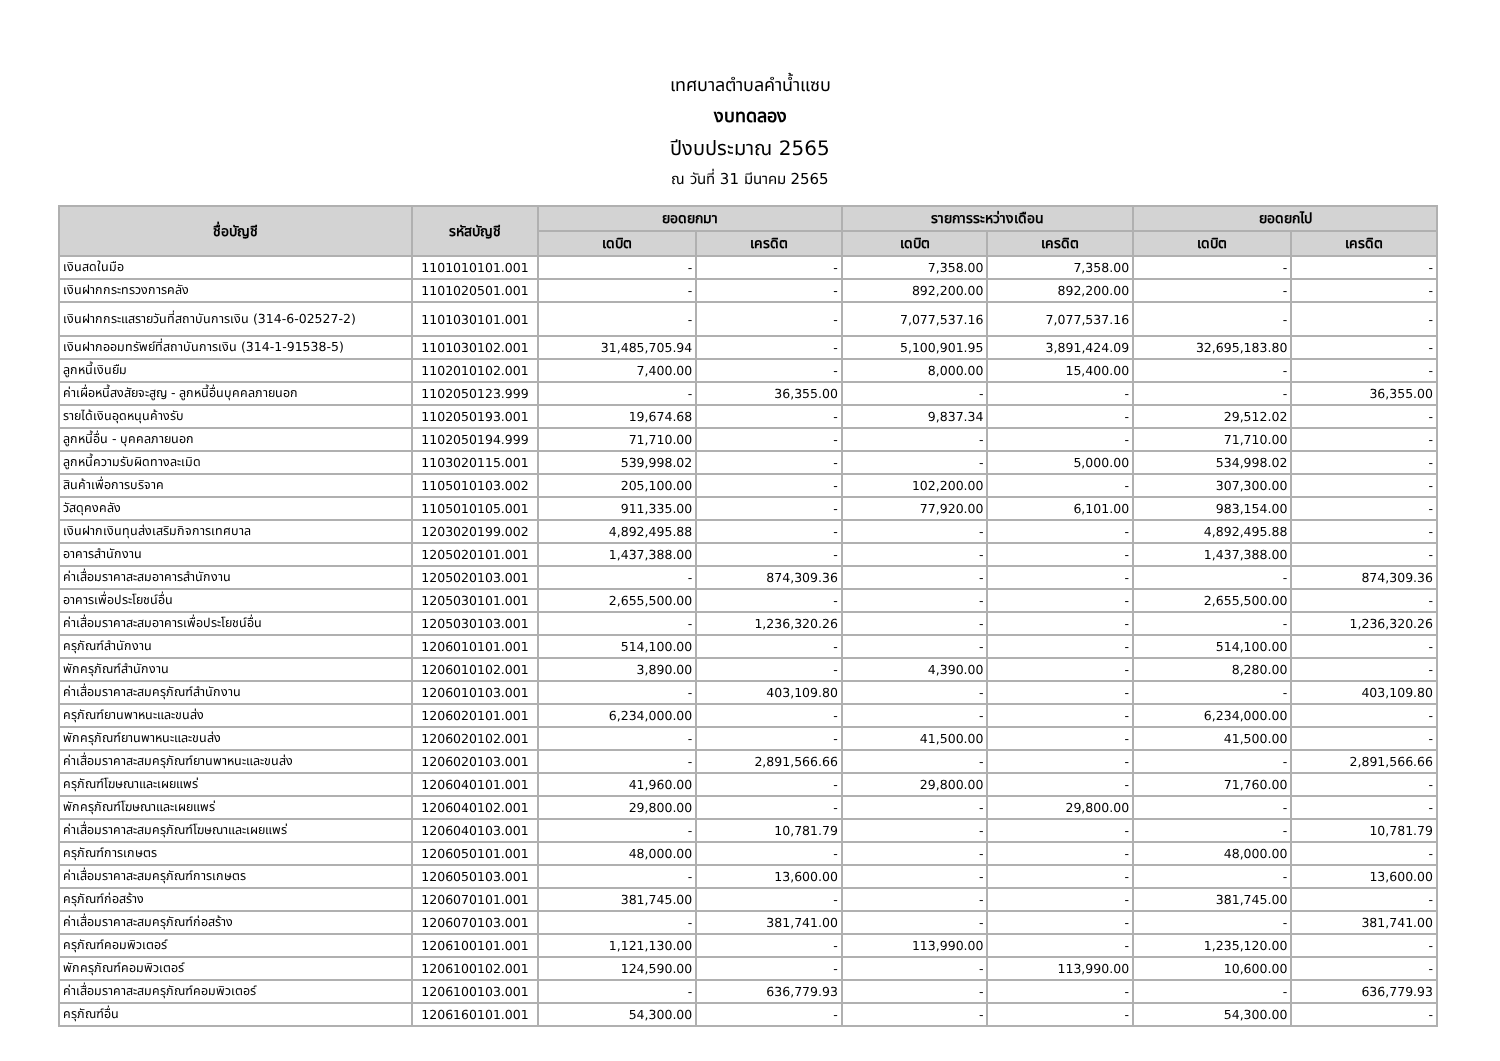เทศบาลตำบลคำน้ำแซบ
งบทดลอง
ปีงบประมาณ 2565
ณ วันที่ 31 มีนาคม 2565
| ชื่อบัญชี | รหัสบัญชี | ยอดยกมา | | รายการระหว่างเดือน | | ยอดยกไป | |
| --- | --- | --- | --- | --- | --- | --- | --- |
| | | เดบิต | เครดิต | เดบิต | เครดิต | เดบิต | เครดิต |
| เงินสดในมือ | 1101010101.001 | - | - | 7,358.00 | 7,358.00 | - | - |
| เงินฝากกระทรวงการคลัง | 1101020501.001 | - | - | 892,200.00 | 892,200.00 | - | - |
| เงินฝากกระแสรายวันที่สถาบันการเงิน (314-6-02527-2) | 1101030101.001 | - | - | 7,077,537.16 | 7,077,537.16 | - | - |
| เงินฝากออมทรัพย์ที่สถาบันการเงิน (314-1-91538-5) | 1101030102.001 | 31,485,705.94 | - | 5,100,901.95 | 3,891,424.09 | 32,695,183.80 | - |
| ลูกหนี้เงินยืม | 1102010102.001 | 7,400.00 | - | 8,000.00 | 15,400.00 | - | - |
| ค่าเผื่อหนี้สงสัยจะสูญ - ลูกหนี้อื่นบุคคลภายนอก | 1102050123.999 | - | 36,355.00 | - | - | - | 36,355.00 |
| รายได้เงินอุดหนุนค้างรับ | 1102050193.001 | 19,674.68 | - | 9,837.34 | - | 29,512.02 | - |
| ลูกหนี้อื่น - บุคคลภายนอก | 1102050194.999 | 71,710.00 | - | - | - | 71,710.00 | - |
| ลูกหนี้ความรับผิดทางละเมิด | 1103020115.001 | 539,998.02 | - | - | 5,000.00 | 534,998.02 | - |
| สินค้าเพื่อการบริจาค | 1105010103.002 | 205,100.00 | - | 102,200.00 | - | 307,300.00 | - |
| วัสดุคงคลัง | 1105010105.001 | 911,335.00 | - | 77,920.00 | 6,101.00 | 983,154.00 | - |
| เงินฝากเงินทุนส่งเสริมกิจการเทศบาล | 1203020199.002 | 4,892,495.88 | - | - | - | 4,892,495.88 | - |
| อาคารสำนักงาน | 1205020101.001 | 1,437,388.00 | - | - | - | 1,437,388.00 | - |
| ค่าเสื่อมราคาสะสมอาคารสำนักงาน | 1205020103.001 | - | 874,309.36 | - | - | - | 874,309.36 |
| อาคารเพื่อประโยชน์อื่น | 1205030101.001 | 2,655,500.00 | - | - | - | 2,655,500.00 | - |
| ค่าเสื่อมราคาสะสมอาคารเพื่อประโยชน์อื่น | 1205030103.001 | - | 1,236,320.26 | - | - | - | 1,236,320.26 |
| ครุภัณฑ์สำนักงาน | 1206010101.001 | 514,100.00 | - | - | - | 514,100.00 | - |
| พักครุภัณฑ์สำนักงาน | 1206010102.001 | 3,890.00 | - | 4,390.00 | - | 8,280.00 | - |
| ค่าเสื่อมราคาสะสมครุภัณฑ์สำนักงาน | 1206010103.001 | - | 403,109.80 | - | - | - | 403,109.80 |
| ครุภัณฑ์ยานพาหนะและขนส่ง | 1206020101.001 | 6,234,000.00 | - | - | - | 6,234,000.00 | - |
| พักครุภัณฑ์ยานพาหนะและขนส่ง | 1206020102.001 | - | - | 41,500.00 | - | 41,500.00 | - |
| ค่าเสื่อมราคาสะสมครุภัณฑ์ยานพาหนะและขนส่ง | 1206020103.001 | - | 2,891,566.66 | - | - | - | 2,891,566.66 |
| ครุภัณฑ์โฆษณาและเผยแพร่ | 1206040101.001 | 41,960.00 | - | 29,800.00 | - | 71,760.00 | - |
| พักครุภัณฑ์โฆษณาและเผยแพร่ | 1206040102.001 | 29,800.00 | - | - | 29,800.00 | - | - |
| ค่าเสื่อมราคาสะสมครุภัณฑ์โฆษณาและเผยแพร่ | 1206040103.001 | - | 10,781.79 | - | - | - | 10,781.79 |
| ครุภัณฑ์การเกษตร | 1206050101.001 | 48,000.00 | - | - | - | 48,000.00 | - |
| ค่าเสื่อมราคาสะสมครุภัณฑ์การเกษตร | 1206050103.001 | - | 13,600.00 | - | - | - | 13,600.00 |
| ครุภัณฑ์ก่อสร้าง | 1206070101.001 | 381,745.00 | - | - | - | 381,745.00 | - |
| ค่าเสื่อมราคาสะสมครุภัณฑ์ก่อสร้าง | 1206070103.001 | - | 381,741.00 | - | - | - | 381,741.00 |
| ครุภัณฑ์คอมพิวเตอร์ | 1206100101.001 | 1,121,130.00 | - | 113,990.00 | - | 1,235,120.00 | - |
| พักครุภัณฑ์คอมพิวเตอร์ | 1206100102.001 | 124,590.00 | - | - | 113,990.00 | 10,600.00 | - |
| ค่าเสื่อมราคาสะสมครุภัณฑ์คอมพิวเตอร์ | 1206100103.001 | - | 636,779.93 | - | - | - | 636,779.93 |
| ครุภัณฑ์อื่น | 1206160101.001 | 54,300.00 | - | - | - | 54,300.00 | - |